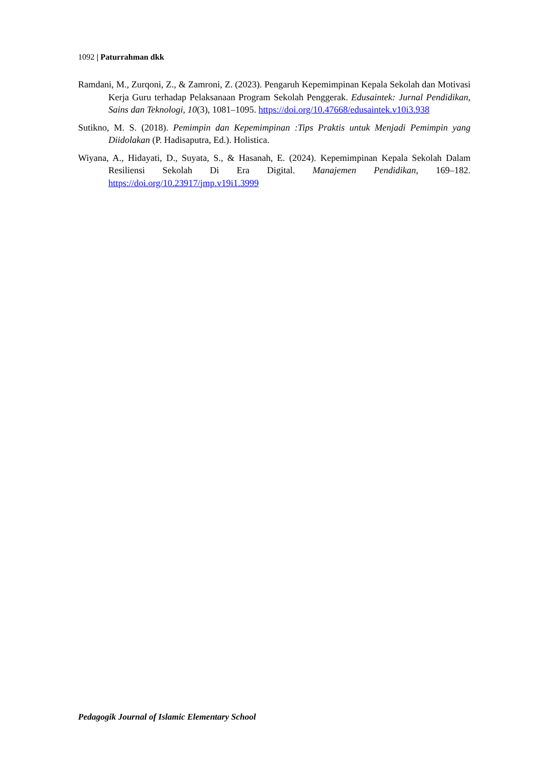1092 | Paturrahman dkk
Ramdani, M., Zurqoni, Z., & Zamroni, Z. (2023). Pengaruh Kepemimpinan Kepala Sekolah dan Motivasi Kerja Guru terhadap Pelaksanaan Program Sekolah Penggerak. Edusaintek: Jurnal Pendidikan, Sains dan Teknologi, 10(3), 1081–1095. https://doi.org/10.47668/edusaintek.v10i3.938
Sutikno, M. S. (2018). Pemimpin dan Kepemimpinan :Tips Praktis untuk Menjadi Pemimpin yang Diidolakan (P. Hadisaputra, Ed.). Holistica.
Wiyana, A., Hidayati, D., Suyata, S., & Hasanah, E. (2024). Kepemimpinan Kepala Sekolah Dalam Resiliensi Sekolah Di Era Digital. Manajemen Pendidikan, 169–182. https://doi.org/10.23917/jmp.v19i1.3999
Pedagogik Journal of Islamic Elementary School